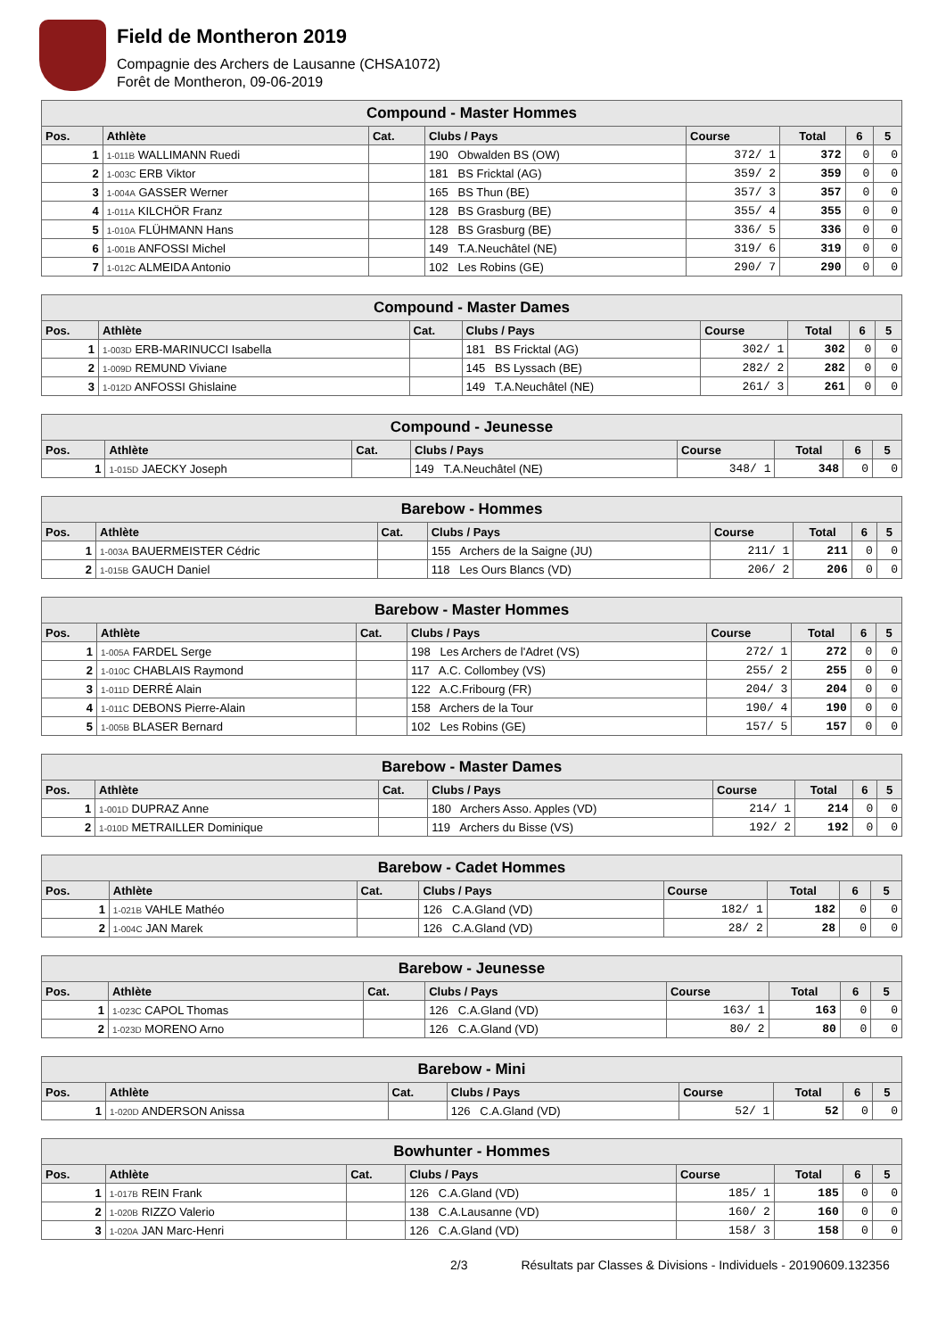Field de Montheron 2019
Compagnie des Archers de Lausanne (CHSA1072)
Forêt de Montheron, 09-06-2019
| Compound - Master Hommes | | | | | | | |
| --- | --- | --- | --- | --- | --- | --- | --- |
| Pos. | Athlète | Cat. | Clubs / Pays | Course | Total | 6 | 5 |
| 1 | 1-011B WALLIMANN Ruedi | | 190 Obwalden BS (OW) | 372/ 1 | 372 | 0 | 0 |
| 2 | 1-003C ERB Viktor | | 181 BS Fricktal (AG) | 359/ 2 | 359 | 0 | 0 |
| 3 | 1-004A GASSER Werner | | 165 BS Thun (BE) | 357/ 3 | 357 | 0 | 0 |
| 4 | 1-011A KILCHÖR Franz | | 128 BS Grasburg (BE) | 355/ 4 | 355 | 0 | 0 |
| 5 | 1-010A FLÜHMANN Hans | | 128 BS Grasburg (BE) | 336/ 5 | 336 | 0 | 0 |
| 6 | 1-001B ANFOSSI Michel | | 149 T.A.Neuchâtel (NE) | 319/ 6 | 319 | 0 | 0 |
| 7 | 1-012C ALMEIDA Antonio | | 102 Les Robins (GE) | 290/ 7 | 290 | 0 | 0 |
| Compound - Master Dames | | | | | | | |
| --- | --- | --- | --- | --- | --- | --- | --- |
| Pos. | Athlète | Cat. | Clubs / Pays | Course | Total | 6 | 5 |
| 1 | 1-003D ERB-MARINUCCI Isabella | | 181 BS Fricktal (AG) | 302/ 1 | 302 | 0 | 0 |
| 2 | 1-009D REMUND Viviane | | 145 BS Lyssach (BE) | 282/ 2 | 282 | 0 | 0 |
| 3 | 1-012D ANFOSSI Ghislaine | | 149 T.A.Neuchâtel (NE) | 261/ 3 | 261 | 0 | 0 |
| Compound - Jeunesse | | | | | | | |
| --- | --- | --- | --- | --- | --- | --- | --- |
| Pos. | Athlète | Cat. | Clubs / Pays | Course | Total | 6 | 5 |
| 1 | 1-015D JAECKY Joseph | | 149 T.A.Neuchâtel (NE) | 348/ 1 | 348 | 0 | 0 |
| Barebow - Hommes | | | | | | | |
| --- | --- | --- | --- | --- | --- | --- | --- |
| Pos. | Athlète | Cat. | Clubs / Pays | Course | Total | 6 | 5 |
| 1 | 1-003A BAUERMEISTER Cédric | | 155 Archers de la Saigne (JU) | 211/ 1 | 211 | 0 | 0 |
| 2 | 1-015B GAUCH Daniel | | 118 Les Ours Blancs (VD) | 206/ 2 | 206 | 0 | 0 |
| Barebow - Master Hommes | | | | | | | |
| --- | --- | --- | --- | --- | --- | --- | --- |
| Pos. | Athlète | Cat. | Clubs / Pays | Course | Total | 6 | 5 |
| 1 | 1-005A FARDEL Serge | | 198 Les Archers de l'Adret (VS) | 272/ 1 | 272 | 0 | 0 |
| 2 | 1-010C CHABLAIS Raymond | | 117 A.C. Collombey (VS) | 255/ 2 | 255 | 0 | 0 |
| 3 | 1-011D DERRÉ Alain | | 122 A.C.Fribourg (FR) | 204/ 3 | 204 | 0 | 0 |
| 4 | 1-011C DEBONS Pierre-Alain | | 158 Archers de la Tour | 190/ 4 | 190 | 0 | 0 |
| 5 | 1-005B BLASER Bernard | | 102 Les Robins (GE) | 157/ 5 | 157 | 0 | 0 |
| Barebow - Master Dames | | | | | | | |
| --- | --- | --- | --- | --- | --- | --- | --- |
| Pos. | Athlète | Cat. | Clubs / Pays | Course | Total | 6 | 5 |
| 1 | 1-001D DUPRAZ Anne | | 180 Archers Asso. Apples (VD) | 214/ 1 | 214 | 0 | 0 |
| 2 | 1-010D METRAILLER Dominique | | 119 Archers du Bisse (VS) | 192/ 2 | 192 | 0 | 0 |
| Barebow - Cadet Hommes | | | | | | | |
| --- | --- | --- | --- | --- | --- | --- | --- |
| Pos. | Athlète | Cat. | Clubs / Pays | Course | Total | 6 | 5 |
| 1 | 1-021B VAHLE Mathéo | | 126 C.A.Gland (VD) | 182/ 1 | 182 | 0 | 0 |
| 2 | 1-004C JAN Marek | | 126 C.A.Gland (VD) | 28/ 2 | 28 | 0 | 0 |
| Barebow - Jeunesse | | | | | | | |
| --- | --- | --- | --- | --- | --- | --- | --- |
| Pos. | Athlète | Cat. | Clubs / Pays | Course | Total | 6 | 5 |
| 1 | 1-023C CAPOL Thomas | | 126 C.A.Gland (VD) | 163/ 1 | 163 | 0 | 0 |
| 2 | 1-023D MORENO Arno | | 126 C.A.Gland (VD) | 80/ 2 | 80 | 0 | 0 |
| Barebow - Mini | | | | | | | |
| --- | --- | --- | --- | --- | --- | --- | --- |
| Pos. | Athlète | Cat. | Clubs / Pays | Course | Total | 6 | 5 |
| 1 | 1-020D ANDERSON Anissa | | 126 C.A.Gland (VD) | 52/ 1 | 52 | 0 | 0 |
| Bowhunter - Hommes | | | | | | | |
| --- | --- | --- | --- | --- | --- | --- | --- |
| Pos. | Athlète | Cat. | Clubs / Pays | Course | Total | 6 | 5 |
| 1 | 1-017B REIN Frank | | 126 C.A.Gland (VD) | 185/ 1 | 185 | 0 | 0 |
| 2 | 1-020B RIZZO Valerio | | 138 C.A.Lausanne (VD) | 160/ 2 | 160 | 0 | 0 |
| 3 | 1-020A JAN Marc-Henri | | 126 C.A.Gland (VD) | 158/ 3 | 158 | 0 | 0 |
2/3 Résultats par Classes & Divisions - Individuels - 20190609.132356